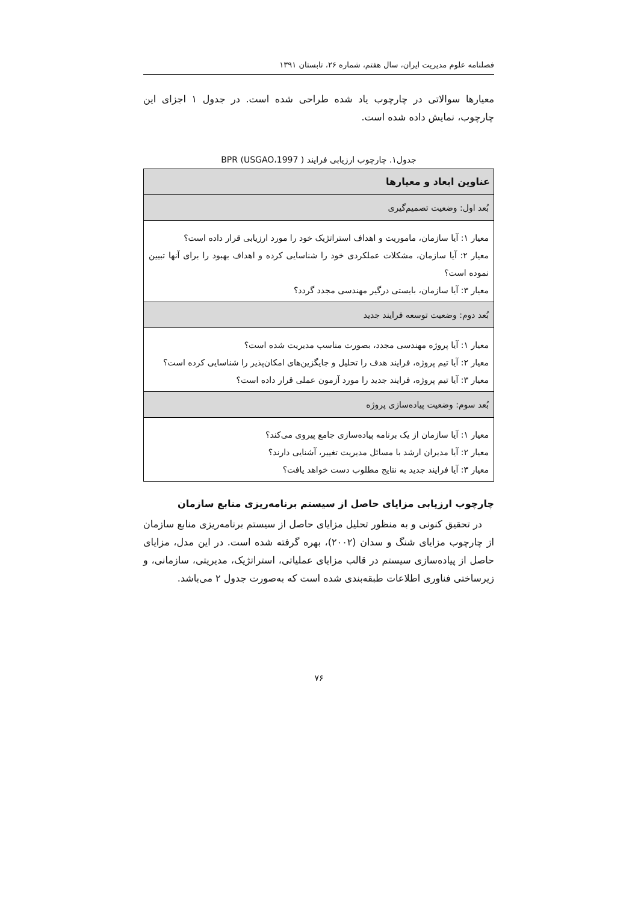فصلنامه علوم مدیریت ایران، سال هفتم، شماره ۲۶، تابستان ۱۳۹۱
معیارها سوالاتی در چارچوب یاد شده طراحی شده است. در جدول ۱ اجزای این چارچوب، نمایش داده شده است.
جدول۱. چارچوب ارزیابی فرایند BPR (USGAO،1997 )
| عناوین ابعاد و معیارها |
| --- |
| بُعد اول: وضعیت تصمیم‌گیری |
| معیار ۱: آیا سازمان، ماموریت و اهداف استراتژیک خود را مورد ارزیابی قرار داده است؟ معیار ۲: آیا سازمان، مشکلات عملکردی خود را شناسایی کرده و اهداف بهبود را برای آنها تبیین نموده است؟ معیار ۳: آیا سازمان، بایستی درگیر مهندسی مجدد گردد؟ |
| بُعد دوم: وضعیت توسعه فرایند جدید |
| معیار ۱: آیا پروژه مهندسی مجدد، بصورت مناسب مدیریت شده است؟ معیار ۲: آیا تیم پروژه، فرایند هدف را تحلیل و جایگزین‌های امکان‌پذیر را شناسایی کرده است؟ معیار ۳: آیا تیم پروژه، فرایند جدید را مورد آزمون عملی قرار داده است؟ |
| بُعد سوم: وضعیت پیاده‌سازی پروژه |
| معیار ۱: آیا سازمان از یک برنامه پیاده‌سازی جامع پیروی می‌کند؟ معیار ۲: آیا مدیران ارشد با مسائل مدیریت تغییر، آشنایی دارند؟ معیار ۳: آیا فرایند جدید به نتایج مطلوب دست خواهد یافت؟ |
چارچوب ارزیابی مزایای حاصل از سیستم برنامه‌ریزی منابع سازمان
در تحقیق کنونی و به منظور تحلیل مزایای حاصل از سیستم برنامه‌ریزی منابع سازمان از چارچوب مزایای شنگ و سدان (۲۰۰۲)، بهره گرفته شده است. در این مدل، مزایای حاصل از پیاده‌سازی سیستم در قالب مزایای عملیاتی، استراتژیک، مدیریتی، سازمانی، و زیرساختی فناوری اطلاعات طبقه‌بندی شده است که به‌صورت جدول ۲ می‌باشد.
۷۶